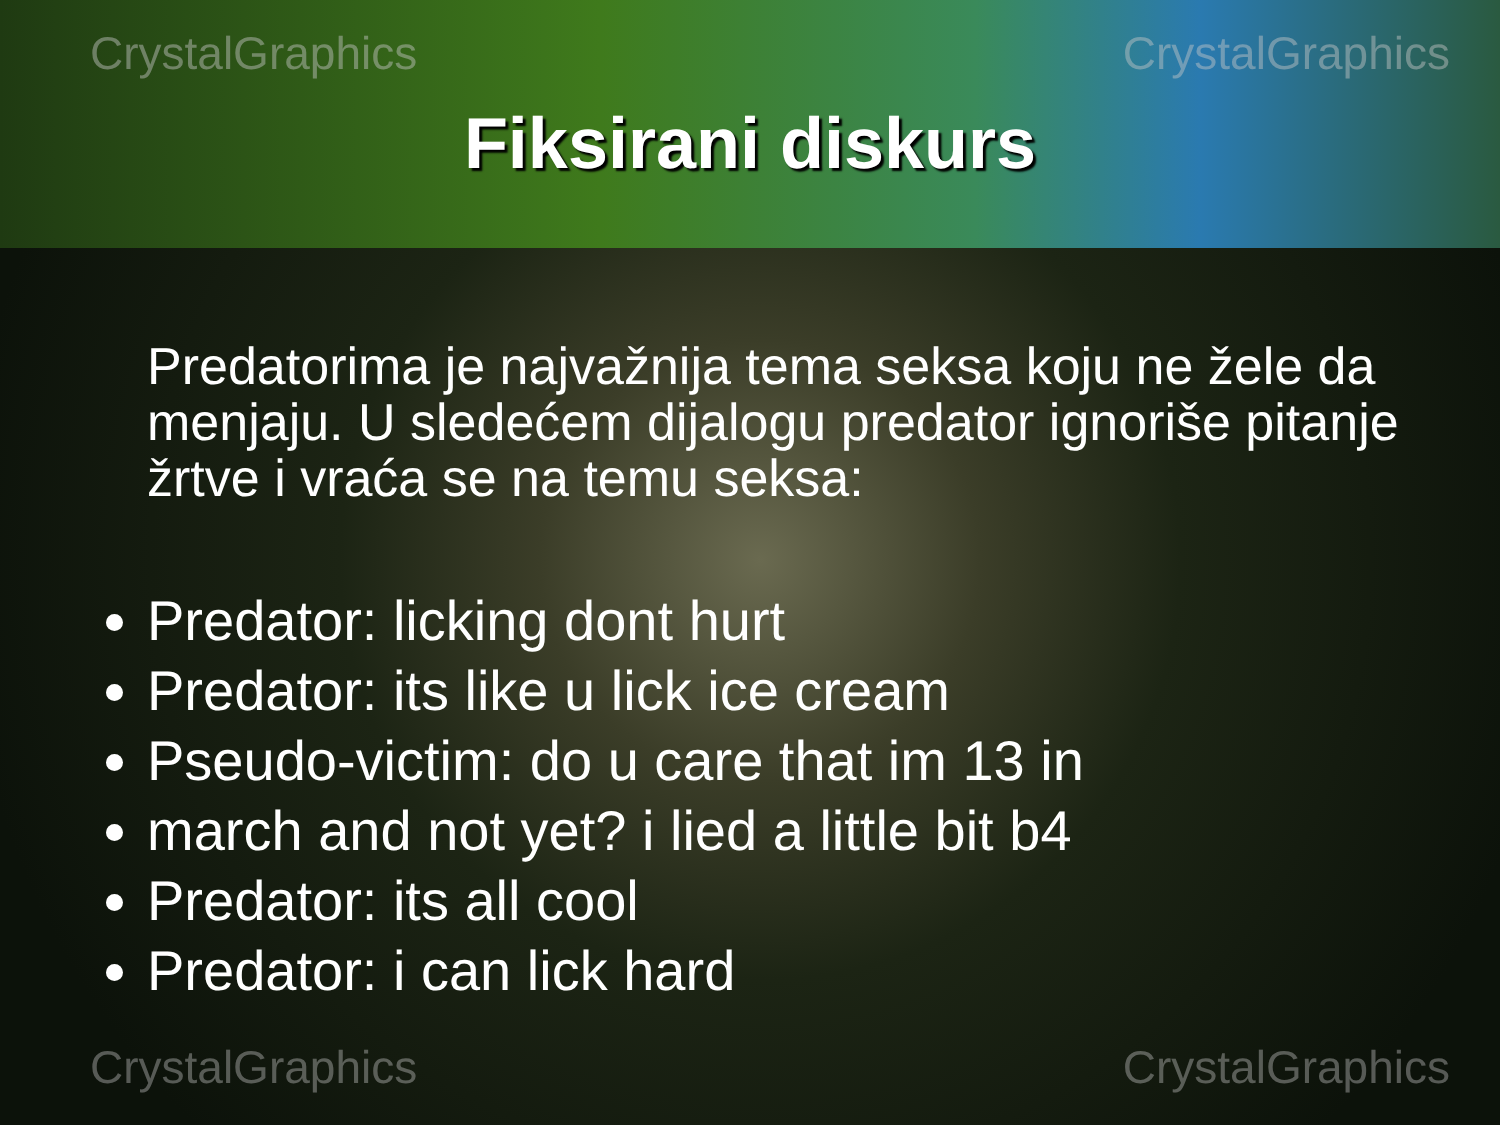CrystalGraphics CrystalGraphics
Fiksirani diskurs
Predatorima je najvažnija tema seksa koju ne žele da menjaju. U sledećem dijalogu predator ignoriše pitanje žrtve i vraća se na temu seksa:
Predator: licking dont hurt
Predator: its like u lick ice cream
Pseudo-victim: do u care that im 13 in
march and not yet? i lied a little bit b4
Predator: its all cool
Predator: i can lick hard
CrystalGraphics CrystalGraphics